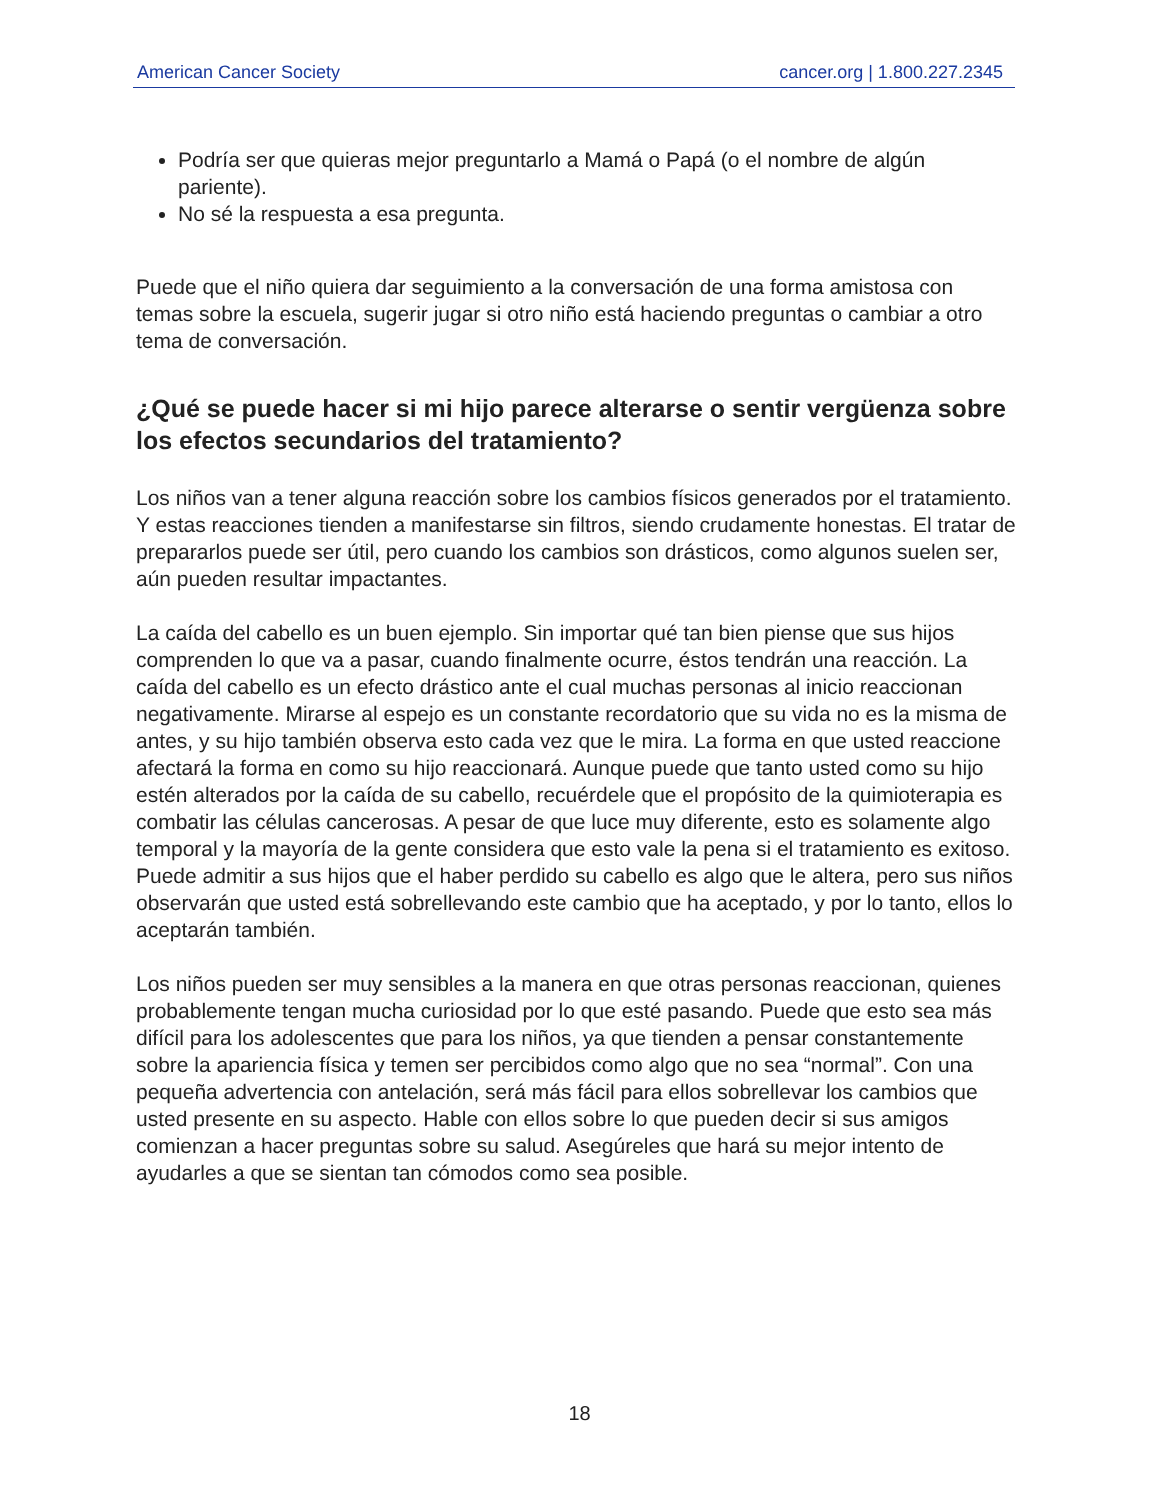American Cancer Society cancer.org | 1.800.227.2345
Podría ser que quieras mejor preguntarlo a Mamá o Papá (o el nombre de algún pariente).
No sé la respuesta a esa pregunta.
Puede que el niño quiera dar seguimiento a la conversación de una forma amistosa con temas sobre la escuela, sugerir jugar si otro niño está haciendo preguntas o cambiar a otro tema de conversación.
¿Qué se puede hacer si mi hijo parece alterarse o sentir vergüenza sobre los efectos secundarios del tratamiento?
Los niños van a tener alguna reacción sobre los cambios físicos generados por el tratamiento. Y estas reacciones tienden a manifestarse sin filtros, siendo crudamente honestas. El tratar de prepararlos puede ser útil, pero cuando los cambios son drásticos, como algunos suelen ser, aún pueden resultar impactantes.
La caída del cabello es un buen ejemplo. Sin importar qué tan bien piense que sus hijos comprenden lo que va a pasar, cuando finalmente ocurre, éstos tendrán una reacción. La caída del cabello es un efecto drástico ante el cual muchas personas al inicio reaccionan negativamente. Mirarse al espejo es un constante recordatorio que su vida no es la misma de antes, y su hijo también observa esto cada vez que le mira. La forma en que usted reaccione afectará la forma en como su hijo reaccionará. Aunque puede que tanto usted como su hijo estén alterados por la caída de su cabello, recuérdele que el propósito de la quimioterapia es combatir las células cancerosas. A pesar de que luce muy diferente, esto es solamente algo temporal y la mayoría de la gente considera que esto vale la pena si el tratamiento es exitoso. Puede admitir a sus hijos que el haber perdido su cabello es algo que le altera, pero sus niños observarán que usted está sobrellevando este cambio que ha aceptado, y por lo tanto, ellos lo aceptarán también.
Los niños pueden ser muy sensibles a la manera en que otras personas reaccionan, quienes probablemente tengan mucha curiosidad por lo que esté pasando. Puede que esto sea más difícil para los adolescentes que para los niños, ya que tienden a pensar constantemente sobre la apariencia física y temen ser percibidos como algo que no sea “normal”. Con una pequeña advertencia con antelación, será más fácil para ellos sobrellevar los cambios que usted presente en su aspecto. Hable con ellos sobre lo que pueden decir si sus amigos comienzan a hacer preguntas sobre su salud. Asegúreles que hará su mejor intento de ayudarles a que se sientan tan cómodos como sea posible.
18